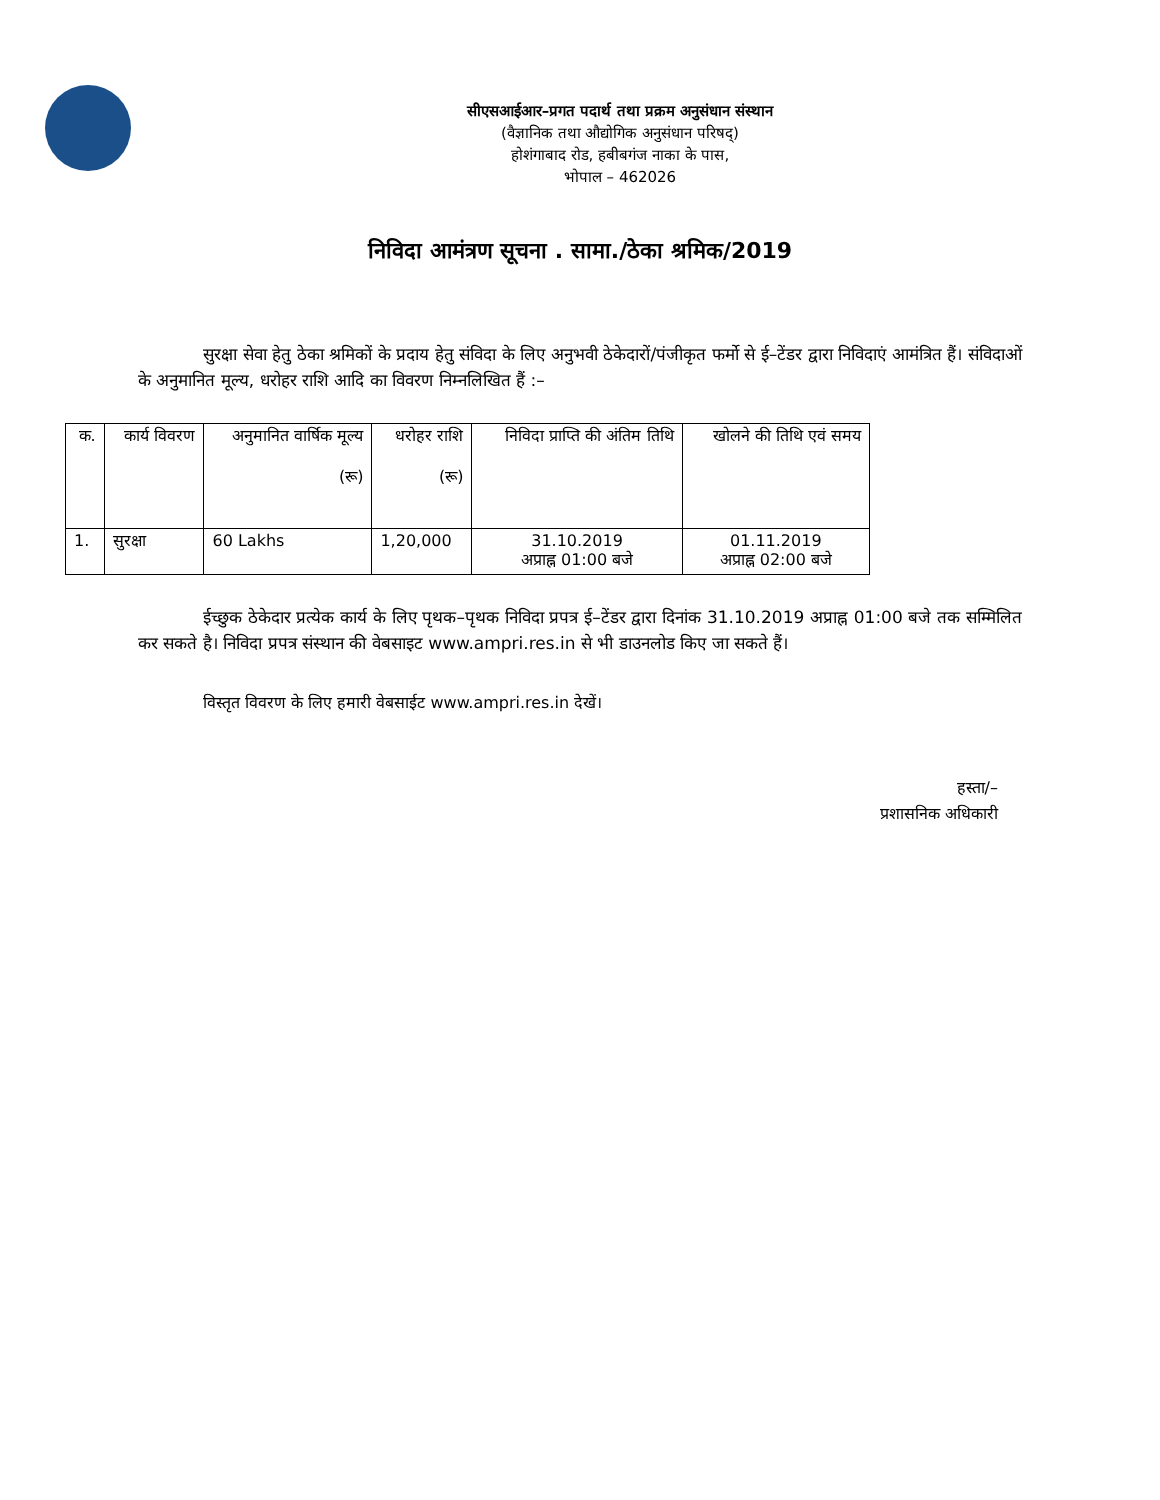सीएसआईआर–प्रगत पदार्थ तथा प्रक्रम अनुसंधान संस्थान
(वैज्ञानिक तथा औद्योगिक अनुसंधान परिषद्)
होशंगाबाद रोड, हबीबगंज नाका के पास,
भोपाल – 462026
निविदा आमंत्रण सूचना . सामा./ठेका श्रमिक/2019
सुरक्षा सेवा हेतु ठेका श्रमिकों के प्रदाय हेतु संविदा के लिए अनुभवी ठेकेदारों/पंजीकृत फर्मो से ई–टेंडर द्वारा निविदाएं आमंत्रित हैं। संविदाओं के अनुमानित मूल्य, धरोहर राशि आदि का विवरण निम्नलिखित हैं :–
| क. | कार्य विवरण | अनुमानित वार्षिक मूल्य (रू) | धरोहर राशि (रू) | निविदा प्राप्ति की अंतिम तिथि | खोलने की तिथि एवं समय |
| --- | --- | --- | --- | --- | --- |
| 1. | सुरक्षा | 60 Lakhs | 1,20,000 | 31.10.2019 अप्राह्न 01:00 बजे | 01.11.2019 अप्राह्न 02:00 बजे |
ईच्छुक ठेकेदार प्रत्येक कार्य के लिए पृथक–पृथक निविदा प्रपत्र ई–टेंडर द्वारा दिनांक 31.10.2019 अप्राह्न 01:00 बजे तक सम्मिलित कर सकते है। निविदा प्रपत्र संस्थान की वेबसाइट www.ampri.res.in से भी डाउनलोड किए जा सकते हैं।
विस्तृत विवरण के लिए हमारी वेबसाईट www.ampri.res.in देखें।
हस्ता/–
प्रशासनिक अधिकारी